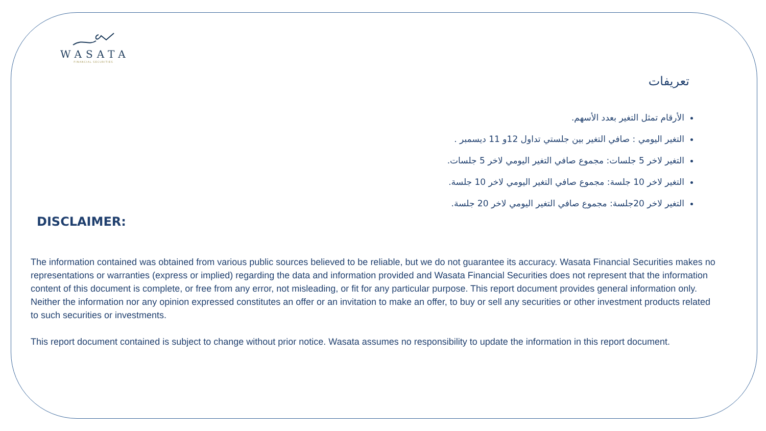WASATA
FINANCIAL SECURITIES
تعريفات
الأرقام تمثل التغير بعدد الأسهم.
التغير اليومي : صافي التغير بين جلستي تداول 12و 11 ديسمبر .
التغير لاخر 5 جلسات: مجموع صافي التغير اليومي لاخر 5 جلسات.
التغير لاخر 10 جلسة: مجموع صافي التغير اليومي لاخر 10 جلسة.
التغير لاخر 20جلسة: مجموع صافي التغير اليومي لاخر 20 جلسة.
DISCLAIMER:
The information contained was obtained from various public sources believed to be reliable, but we do not guarantee its accuracy. Wasata Financial Securities makes no representations or warranties (express or implied) regarding the data and information provided and Wasata Financial Securities does not represent that the information content of this document is complete, or free from any error, not misleading, or fit for any particular purpose. This report document provides general information only. Neither the information nor any opinion expressed constitutes an offer or an invitation to make an offer, to buy or sell any securities or other investment products related to such securities or investments.
This report document contained is subject to change without prior notice. Wasata assumes no responsibility to update the information in this report document.